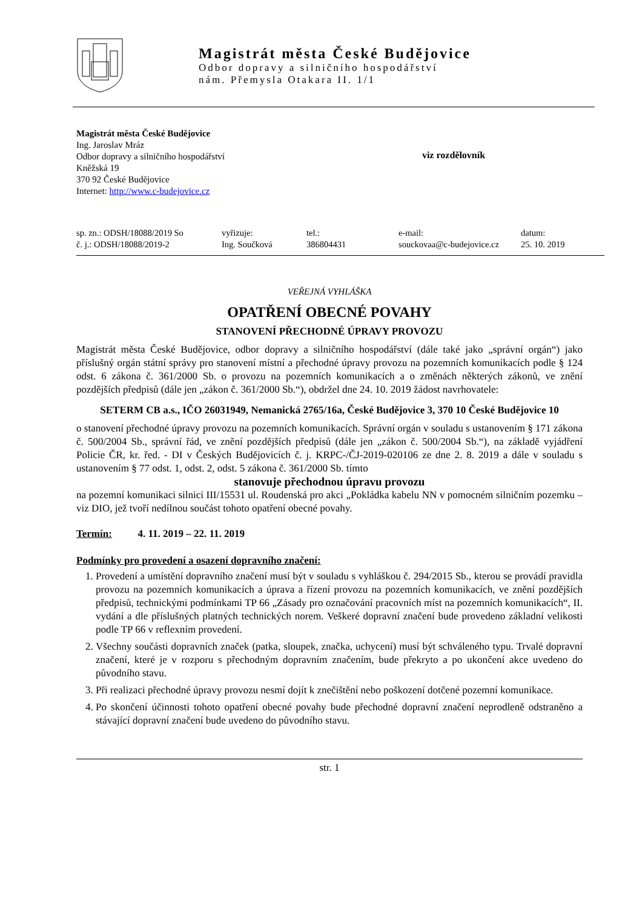Magistrát města České Budějovice
Odbor dopravy a silničního hospodářství
nám. Přemysla Otakara II. 1/1
Magistrát města České Budějovice
Ing. Jaroslav Mráz
Odbor dopravy a silničního hospodářství
Kněžská 19
370 92 České Budějovice
Internet: http://www.c-budejovice.cz
viz rozdělovník
sp. zn.: ODSH/18088/2019 So
č. j.: ODSH/18088/2019-2
vyřizuje:
Ing. Součková
tel.:
386804431
e-mail:
souckovaa@c-budejovice.cz
datum:
25. 10. 2019
VEŘEJNÁ VYHLÁŠKA
OPATŘENÍ OBECNÉ POVAHY
STANOVENÍ PŘECHODNÉ ÚPRAVY PROVOZU
Magistrát města České Budějovice, odbor dopravy a silničního hospodářství (dále také jako „správní orgán“) jako příslušný orgán státní správy pro stanovení místní a přechodné úpravy provozu na pozemních komunikacích podle § 124 odst. 6 zákona č. 361/2000 Sb. o provozu na pozemních komunikacích a o změnách některých zákonů, ve znění pozdějších předpisů (dále jen „zákon č. 361/2000 Sb.“), obdržel dne 24. 10. 2019 žádost navrhovatele:
SETERM CB a.s., IČO 26031949, Nemanická 2765/16a, České Budějovice 3, 370 10 České Budějovice 10
o stanovení přechodné úpravy provozu na pozemních komunikacích. Správní orgán v souladu s ustanovením § 171 zákona č. 500/2004 Sb., správní řád, ve znění pozdějších předpisů (dále jen „zákon č. 500/2004 Sb.“), na základě vyjádření Policie ČR, kr. řed. - DI v Českých Budějovicích č. j. KRPC-/ČJ-2019-020106 ze dne 2. 8. 2019 a dále v souladu s ustanovením § 77 odst. 1, odst. 2, odst. 5 zákona č. 361/2000 Sb. tímto
stanovuje přechodnou úpravu provozu
na pozemní komunikaci silnici III/15531 ul. Roudenská pro akci „Pokládka kabelu NN v pomocném silničním pozemku – viz DIO, jež tvoří nedílnou součást tohoto opatření obecné povahy.
Termín: 4. 11. 2019 – 22. 11. 2019
Podmínky pro provedení a osazení dopravního značení:
1. Provedení a umístění dopravního značení musí být v souladu s vyhláškou č. 294/2015 Sb., kterou se provádí pravidla provozu na pozemních komunikacích a úprava a řízení provozu na pozemních komunikacích, ve znění pozdějších předpisů, technickými podmínkami TP 66 „Zásady pro označování pracovních míst na pozemních komunikacích“, II. vydání a dle příslušných platných technických norem. Veškeré dopravní značení bude provedeno základní velikosti podle TP 66 v reflexním provedení.
2. Všechny součásti dopravních značek (patka, sloupek, značka, uchycení) musí být schváleného typu. Trvalé dopravní značení, které je v rozporu s přechodným dopravním značením, bude překryto a po ukončení akce uvedeno do původního stavu.
3. Při realizaci přechodné úpravy provozu nesmí dojít k znečištění nebo poškození dotčené pozemní komunikace.
4. Po skončení účinnosti tohoto opatření obecné povahy bude přechodné dopravní značení neprodleně odstraněno a stávající dopravní značení bude uvedeno do původního stavu.
str. 1